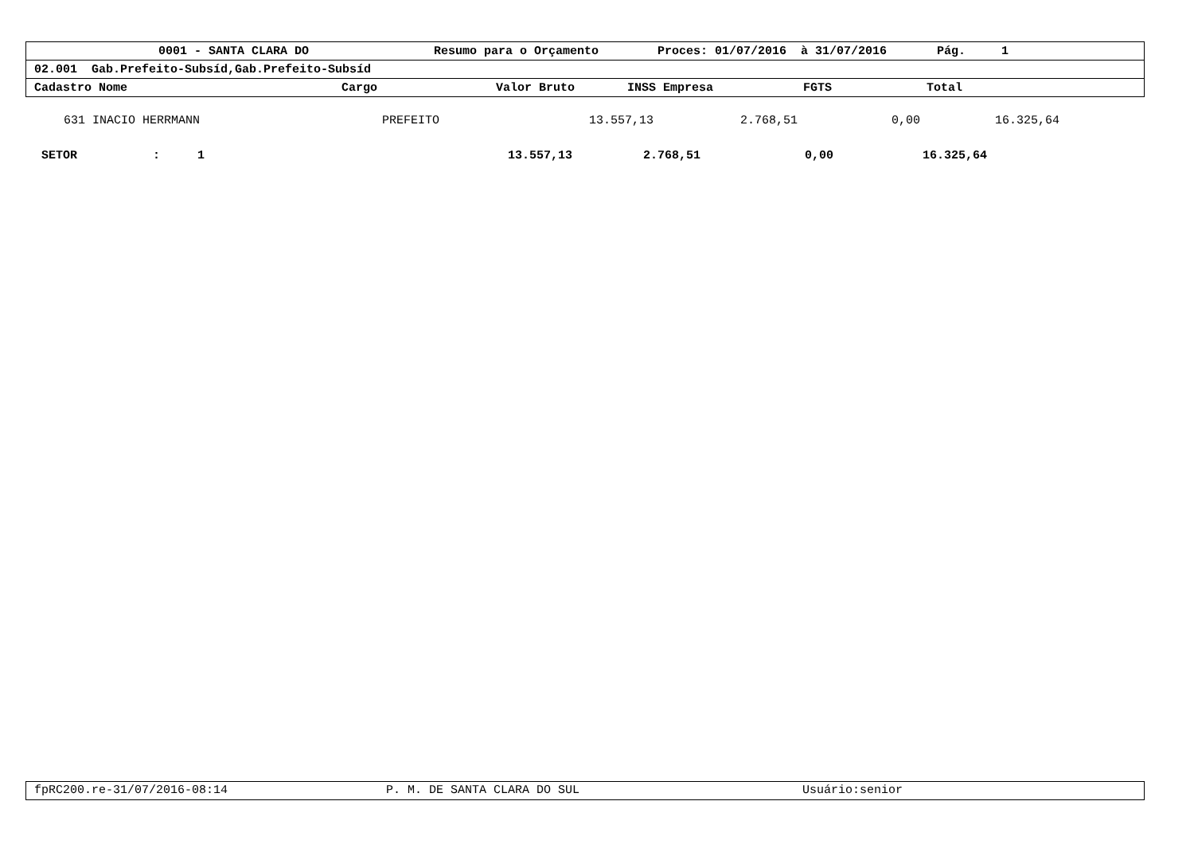0001 - SANTA CLARA DO Resumo para o Orçamento Proces: 01/07/2016 à 31/07/2016 Pág. 1
02.001 Gab.Prefeito-Subsíd,Gab.Prefeito-Subsíd
Cadastro Nome Cargo Valor Bruto INSS Empresa FGTS Total
| 631 INACIO HERRMANN | PREFEITO | 13.557,13 | 2.768,51 | 0,00 | 16.325,64 |
| SETOR | : | 1 | 13.557,13 | 2.768,51 | 0,00 | 16.325,64 |
fpRC200.re-31/07/2016-08:14 P. M. DE SANTA CLARA DO SUL Usuário:senior